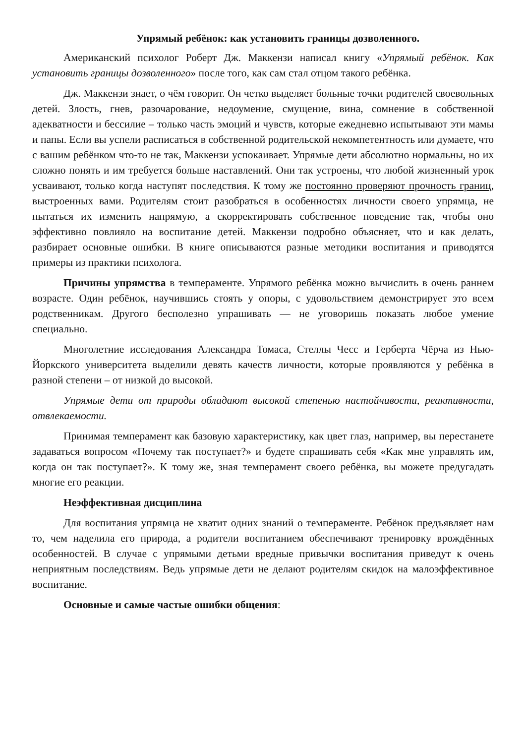Упрямый ребёнок: как установить границы дозволенного.
Американский психолог Роберт Дж. Маккензи написал книгу «Упрямый ребёнок. Как установить границы дозволенного» после того, как сам стал отцом такого ребёнка.
Дж. Маккензи знает, о чём говорит. Он четко выделяет больные точки родителей своевольных детей. Злость, гнев, разочарование, недоумение, смущение, вина, сомнение в собственной адекватности и бессилие – только часть эмоций и чувств, которые ежедневно испытывают эти мамы и папы. Если вы успели расписаться в собственной родительской некомпетентность или думаете, что с вашим ребёнком что-то не так, Маккензи успокаивает. Упрямые дети абсолютно нормальны, но их сложно понять и им требуется больше наставлений. Они так устроены, что любой жизненный урок усваивают, только когда наступят последствия. К тому же постоянно проверяют прочность границ, выстроенных вами. Родителям стоит разобраться в особенностях личности своего упрямца, не пытаться их изменить напрямую, а скорректировать собственное поведение так, чтобы оно эффективно повлияло на воспитание детей. Маккензи подробно объясняет, что и как делать, разбирает основные ошибки. В книге описываются разные методики воспитания и приводятся примеры из практики психолога.
Причины упрямства в темпераменте. Упрямого ребёнка можно вычислить в очень раннем возрасте. Один ребёнок, научившись стоять у опоры, с удовольствием демонстрирует это всем родственникам. Другого бесполезно упрашивать — не уговоришь показать любое умение специально.
Многолетние исследования Александра Томаса, Стеллы Чесс и Герберта Чёрча из Нью-Йоркского университета выделили девять качеств личности, которые проявляются у ребёнка в разной степени – от низкой до высокой.
Упрямые дети от природы обладают высокой степенью настойчивости, реактивности, отвлекаемости.
Принимая темперамент как базовую характеристику, как цвет глаз, например, вы перестанете задаваться вопросом «Почему так поступает?» и будете спрашивать себя «Как мне управлять им, когда он так поступает?». К тому же, зная темперамент своего ребёнка, вы можете предугадать многие его реакции.
Неэффективная дисциплина
Для воспитания упрямца не хватит одних знаний о темпераменте. Ребёнок предъявляет нам то, чем наделила его природа, а родители воспитанием обеспечивают тренировку врождённых особенностей. В случае с упрямыми детьми вредные привычки воспитания приведут к очень неприятным последствиям. Ведь упрямые дети не делают родителям скидок на малоэффективное воспитание.
Основные и самые частые ошибки общения: